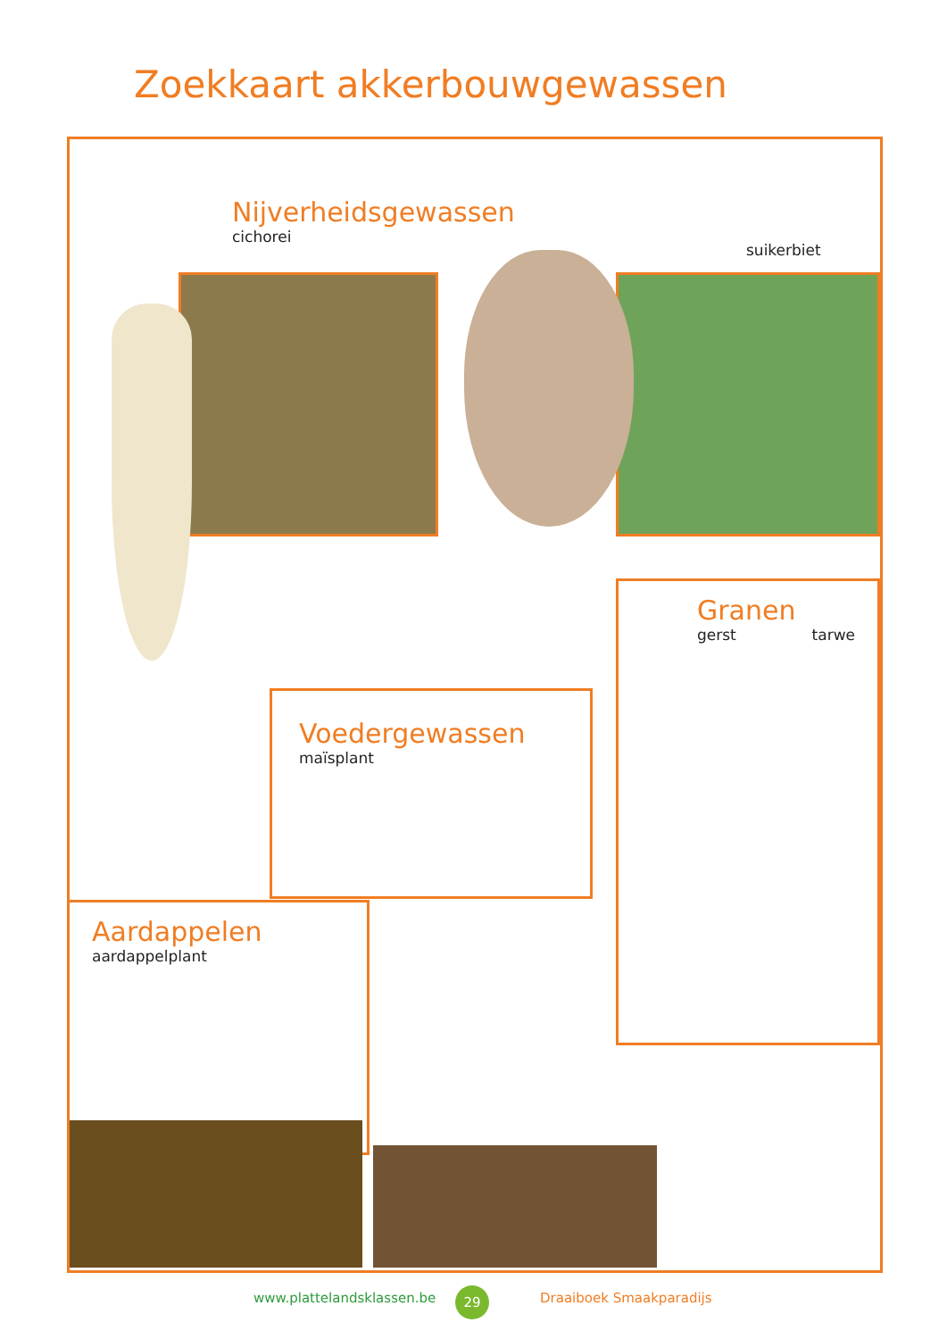Zoekkaart akkerbouwgewassen
Nijverheidsgewassen
cichorei
suikerbiet
Granen
gerst tarwe
Voedergewassen
maïsplant
Aardappelen
aardappelplant
www.plattelandsklassen.be 29 Draaiboek Smaakparadijs